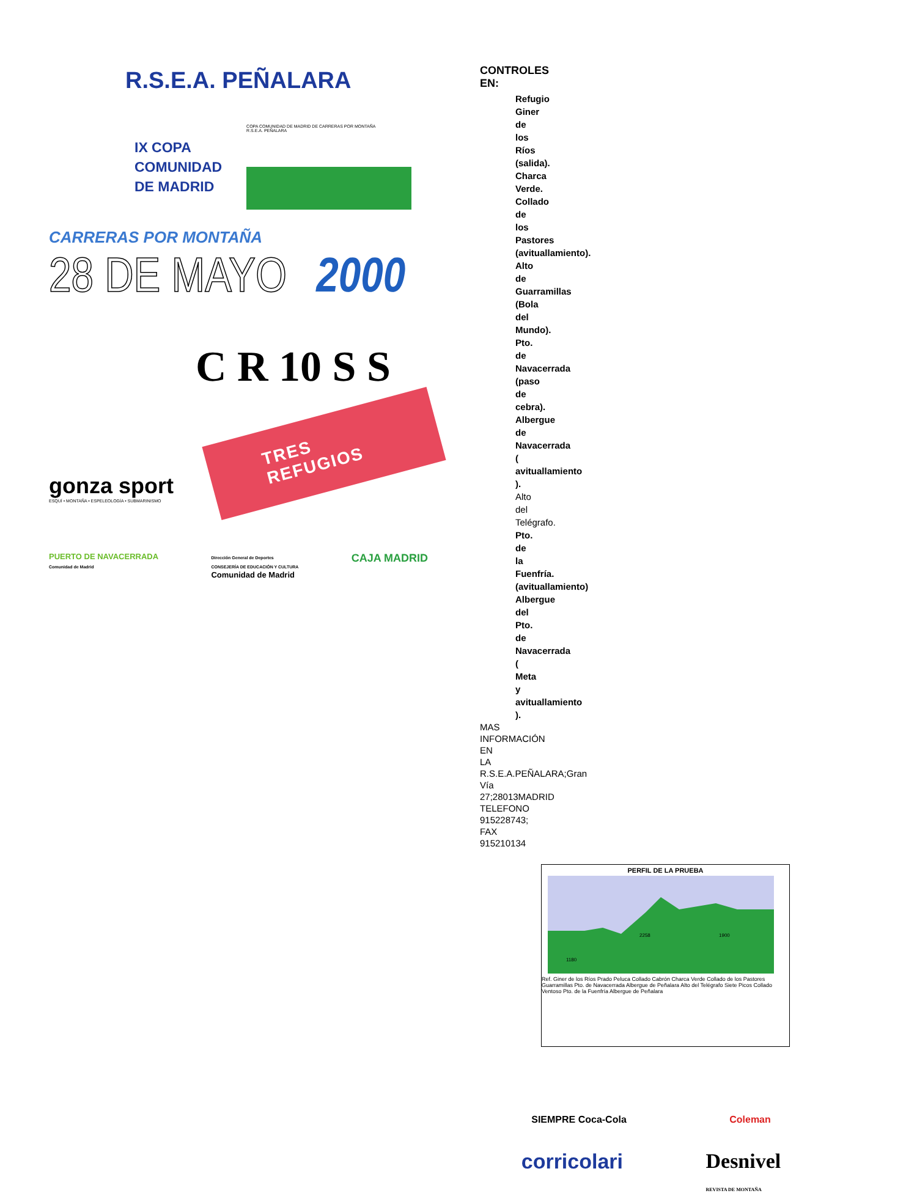R.S.E.A. PEÑALARA
IX COPA
COMUNIDAD
DE MADRID
COPA COMUNIDAD DE MADRID DE CARRERAS POR MONTAÑA
R.S.E.A. PEÑALARA
CARRERAS POR MONTAÑA
28 DE MAYO 2000
C R 10 S S
TRES REFUGIOS
gonza sport
ESQUÍ • MONTAÑA • ESPELEOLOGÍA • SUBMARINISMO
PUERTO DE NAVACERRADA
Comunidad de Madrid
Dirección General de Deportes
CONSEJERÍA DE EDUCACIÓN Y CULTURA
Comunidad de Madrid
CAJA MADRID
CONTROLES EN:
Refugio Giner de los Ríos (salida).
Charca Verde.
Collado de los Pastores (avituallamiento).
Alto de Guarramillas (Bola del Mundo).
Pto. de Navacerrada (paso de cebra).
Albergue de Navacerrada ( avituallamiento ).
Alto del Telégrafo.
Pto. de la Fuenfría. (avituallamiento)
Albergue del Pto. de Navacerrada ( Meta y avituallamiento ).
MAS INFORMACIÓN EN LA R.S.E.A.PEÑALARA;Gran Vía 27;28013MADRID
TELEFONO 915228743; FAX 915210134
PERFIL DE LA PRUEBA
1180
2258
1900
Ref. Giner de los Ríos Prado Peluca Collado Cabrón Charca Verde Collado de los Pastores Guarramillas Pto. de Navacerrada Albergue de Peñalara Alto del Telégrafo Siete Picos Collado Ventoso Pto. de la Fuenfría Albergue de Peñalara
SIEMPRE Coca-Cola Coleman
corricolari Desnivel
REVISTA DE MONTAÑA